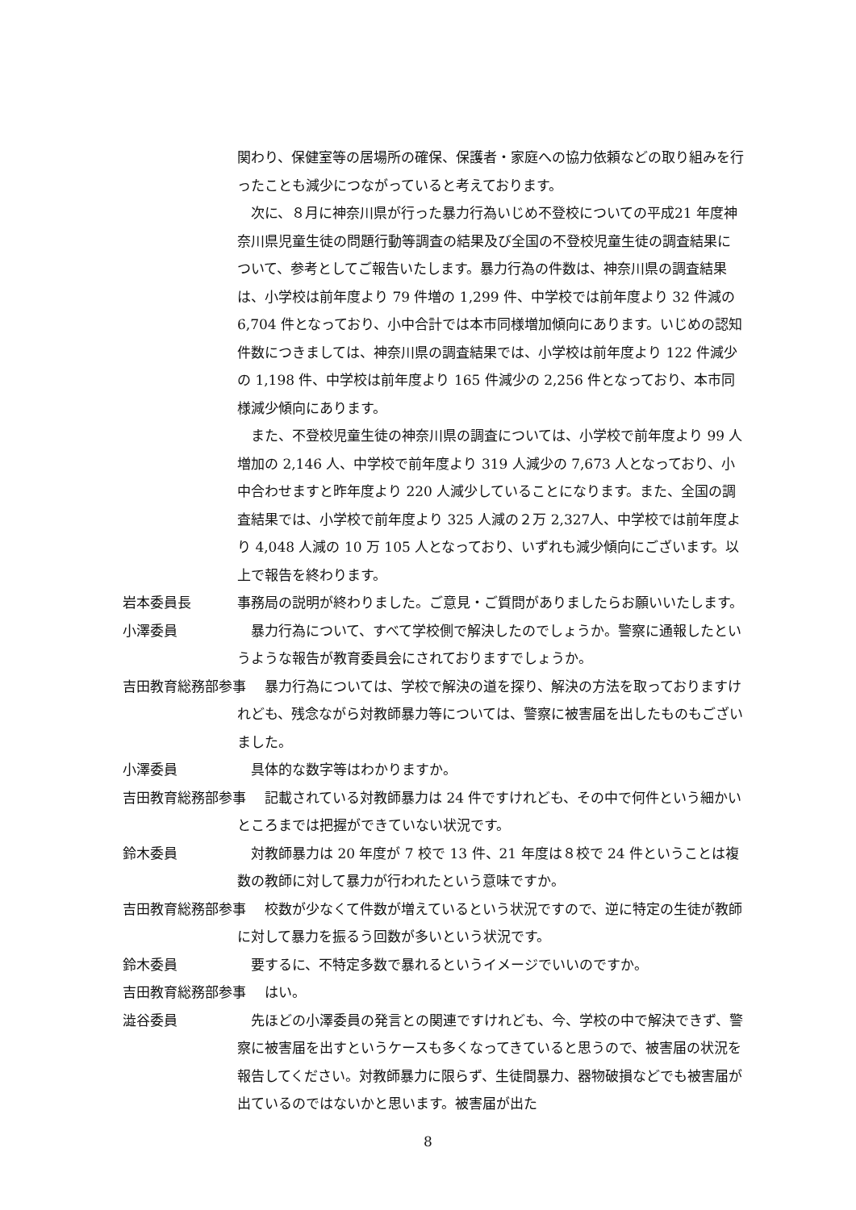関わり、保健室等の居場所の確保、保護者・家庭への協力依頼などの取り組みを行ったことも減少につながっていると考えております。
　次に、８月に神奈川県が行った暴力行為いじめ不登校についての平成21 年度神奈川県児童生徒の問題行動等調査の結果及び全国の不登校児童生徒の調査結果について、参考としてご報告いたします。暴力行為の件数は、神奈川県の調査結果は、小学校は前年度より 79 件増の 1,299 件、中学校では前年度より 32 件減の 6,704 件となっており、小中合計では本市同様増加傾向にあります。いじめの認知件数につきましては、神奈川県の調査結果では、小学校は前年度より 122 件減少の 1,198 件、中学校は前年度より 165 件減少の 2,256 件となっており、本市同様減少傾向にあります。
　また、不登校児童生徒の神奈川県の調査については、小学校で前年度より 99 人増加の 2,146 人、中学校で前年度より 319 人減少の 7,673 人となっており、小中合わせますと昨年度より 220 人減少していることになります。また、全国の調査結果では、小学校で前年度より 325 人減の２万 2,327人、中学校では前年度より 4,048 人減の 10 万 105 人となっており、いずれも減少傾向にございます。以上で報告を終わります。
岩本委員長 事務局の説明が終わりました。ご意見・ご質問がありましたらお願いいたします。
小澤委員 　暴力行為について、すべて学校側で解決したのでしょうか。警察に通報したというような報告が教育委員会にされておりますでしょうか。
吉田教育総務部参事 　　暴力行為については、学校で解決の道を探り、解決の方法を取っておりますけれども、残念ながら対教師暴力等については、警察に被害届を出したものもございました。
小澤委員 　具体的な数字等はわかりますか。
吉田教育総務部参事 　　記載されている対教師暴力は 24 件ですけれども、その中で何件という細かいところまでは把握ができていない状況です。
鈴木委員 　対教師暴力は 20 年度が 7 校で 13 件、21 年度は８校で 24 件ということは複数の教師に対して暴力が行われたという意味ですか。
吉田教育総務部参事 　　校数が少なくて件数が増えているという状況ですので、逆に特定の生徒が教師に対して暴力を振るう回数が多いという状況です。
鈴木委員 　要するに、不特定多数で暴れるというイメージでいいのですか。
吉田教育総務部参事 　　はい。
澁谷委員 　先ほどの小澤委員の発言との関連ですけれども、今、学校の中で解決できず、警察に被害届を出すというケースも多くなってきていると思うので、被害届の状況を報告してください。対教師暴力に限らず、生徒間暴力、器物破損などでも被害届が出ているのではないかと思います。被害届が出た
8